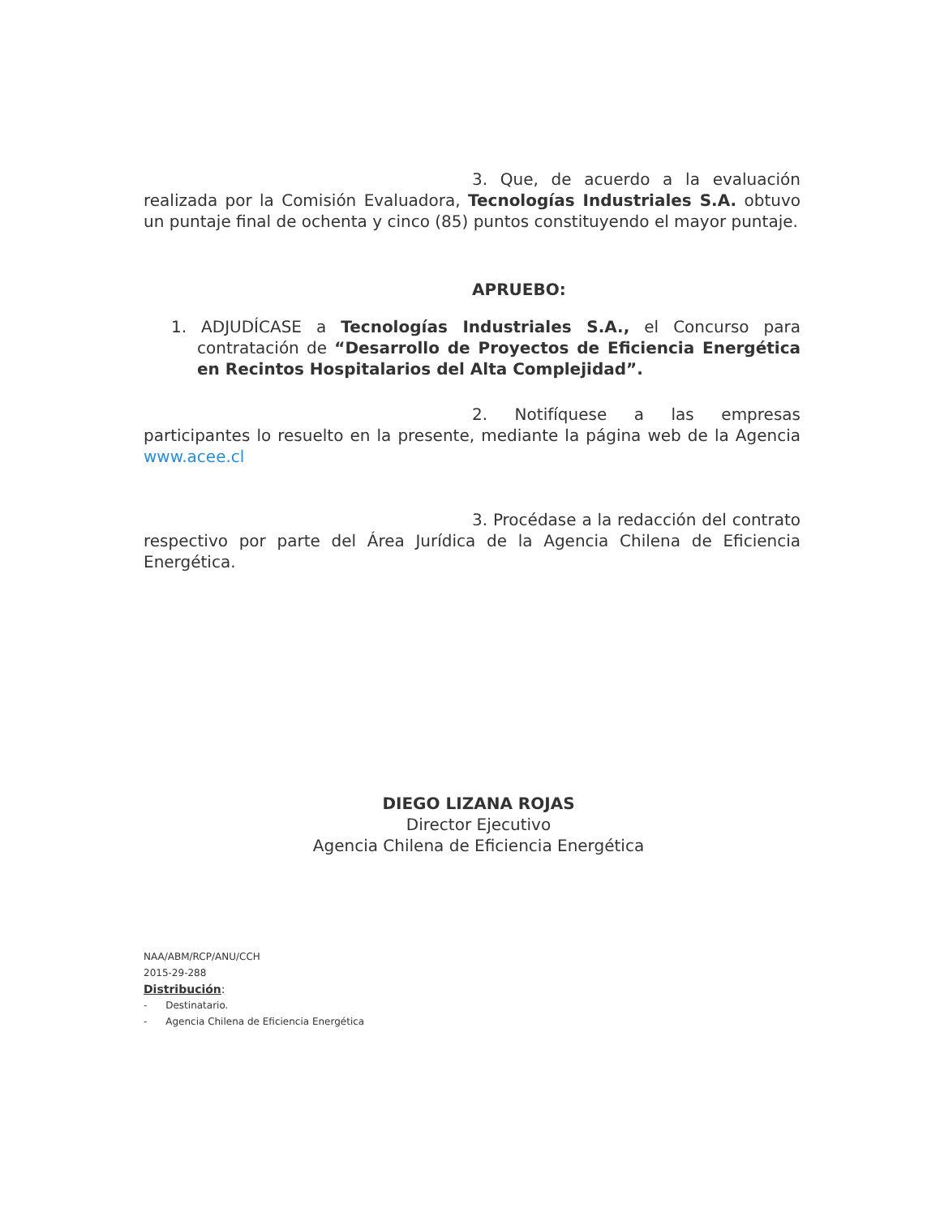3. Que, de acuerdo a la evaluación realizada por la Comisión Evaluadora, Tecnologías Industriales S.A. obtuvo un puntaje final de ochenta y cinco (85) puntos constituyendo el mayor puntaje.
APRUEBO:
1. ADJUDÍCASE a Tecnologías Industriales S.A., el Concurso para contratación de “Desarrollo de Proyectos de Eficiencia Energética en Recintos Hospitalarios del Alta Complejidad”.
2. Notifíquese a las empresas participantes lo resuelto en la presente, mediante la página web de la Agencia www.acee.cl
3. Procédase a la redacción del contrato respectivo por parte del Área Jurídica de la Agencia Chilena de Eficiencia Energética.
DIEGO LIZANA ROJAS
Director Ejecutivo
Agencia Chilena de Eficiencia Energética
NAA/ABM/RCP/ANU/CCH
2015-29-288
Distribución:
- Destinatario.
- Agencia Chilena de Eficiencia Energética